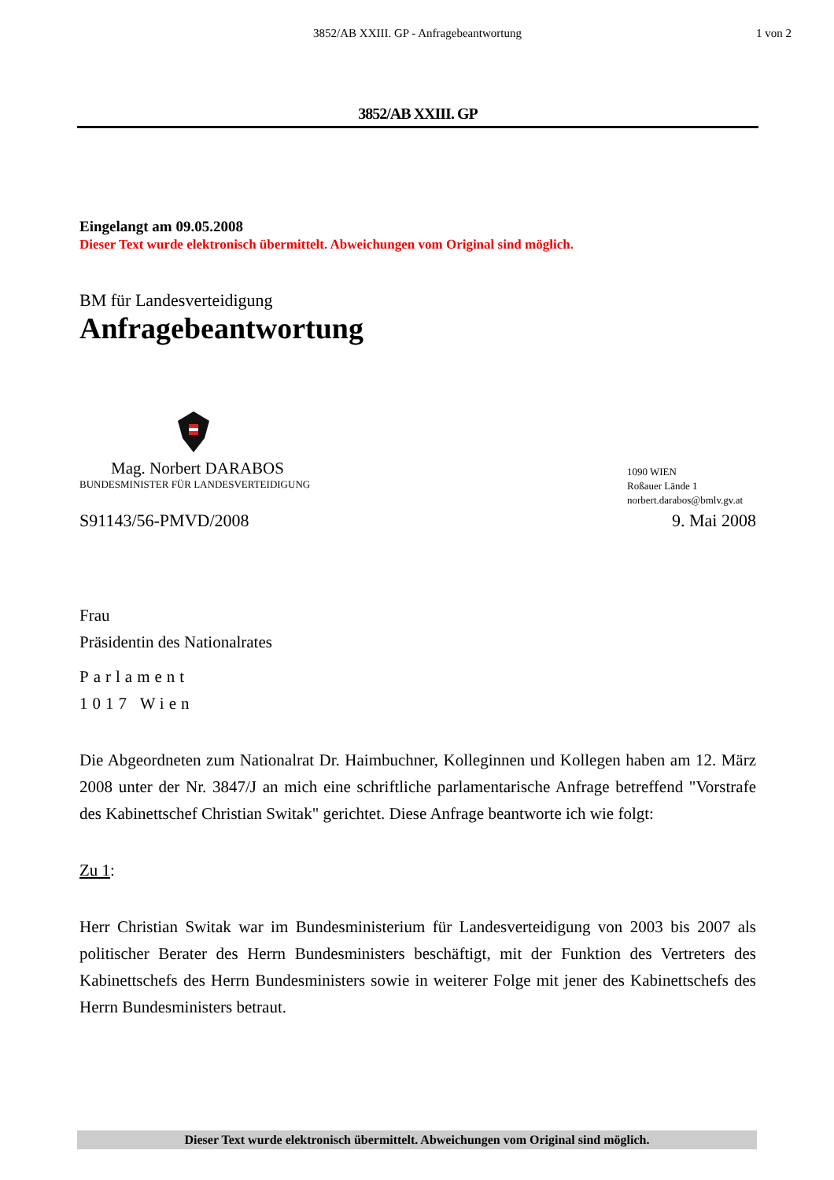3852/AB XXIII. GP - Anfragebeantwortung
1 von 2
3852/AB XXIII. GP
Eingelangt am 09.05.2008
Dieser Text wurde elektronisch übermittelt. Abweichungen vom Original sind möglich.
BM für Landesverteidigung
Anfragebeantwortung
Mag. Norbert DARABOS
BUNDESMINISTER FÜR LANDESVERTEIDIGUNG
1090 WIEN
Roßauer Lände 1
norbert.darabos@bmlv.gv.at
S91143/56-PMVD/2008 9. Mai 2008
Frau
Präsidentin des Nationalrates
Parlament
1017 Wien
Die Abgeordneten zum Nationalrat Dr. Haimbuchner, Kolleginnen und Kollegen haben am 12. März 2008 unter der Nr. 3847/J an mich eine schriftliche parlamentarische Anfrage betreffend "Vorstrafe des Kabinettschef Christian Switak" gerichtet. Diese Anfrage beantworte ich wie folgt:
Zu 1:
Herr Christian Switak war im Bundesministerium für Landesverteidigung von 2003 bis 2007 als politischer Berater des Herrn Bundesministers beschäftigt, mit der Funktion des Vertreters des Kabinettschefs des Herrn Bundesministers sowie in weiterer Folge mit jener des Kabinettschefs des Herrn Bundesministers betraut.
Dieser Text wurde elektronisch übermittelt. Abweichungen vom Original sind möglich.